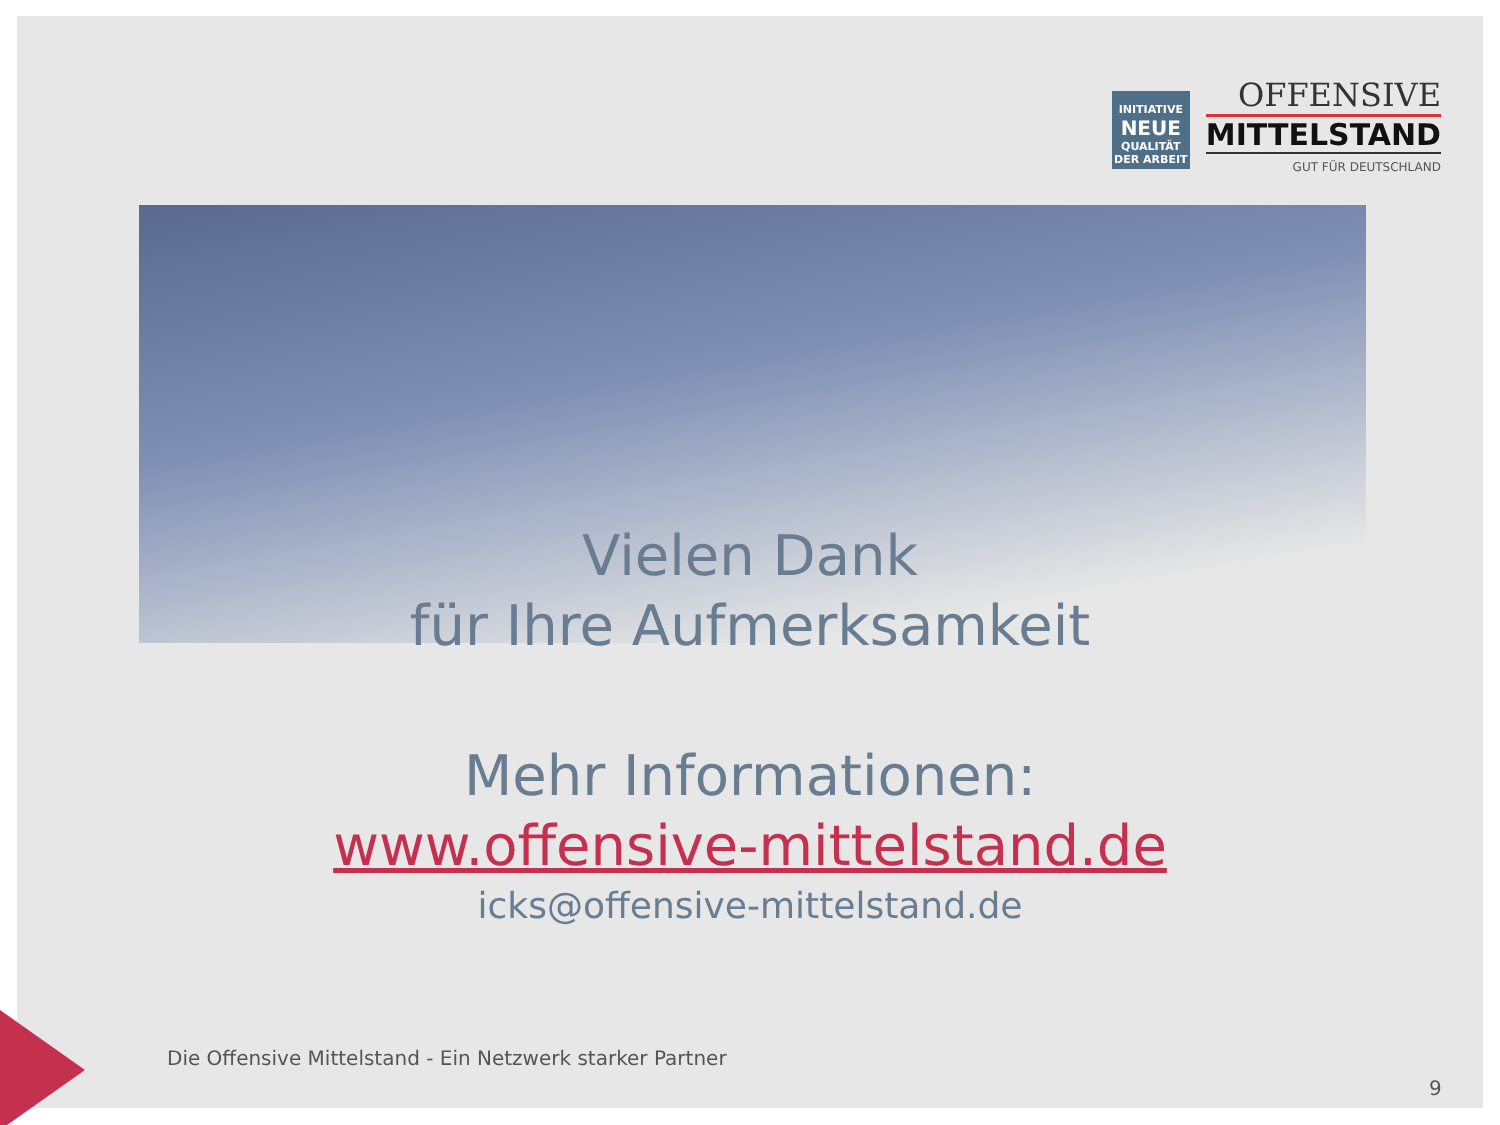INITIATIVE
NEUE
QUALITÄT
DER ARBEIT
OFFENSIVE
MITTELSTAND
GUT FÜR DEUTSCHLAND
Vielen Dank
für Ihre Aufmerksamkeit
Mehr Informationen:
www.offensive-mittelstand.de
icks@offensive-mittelstand.de
Die Offensive Mittelstand - Ein Netzwerk starker Partner
9